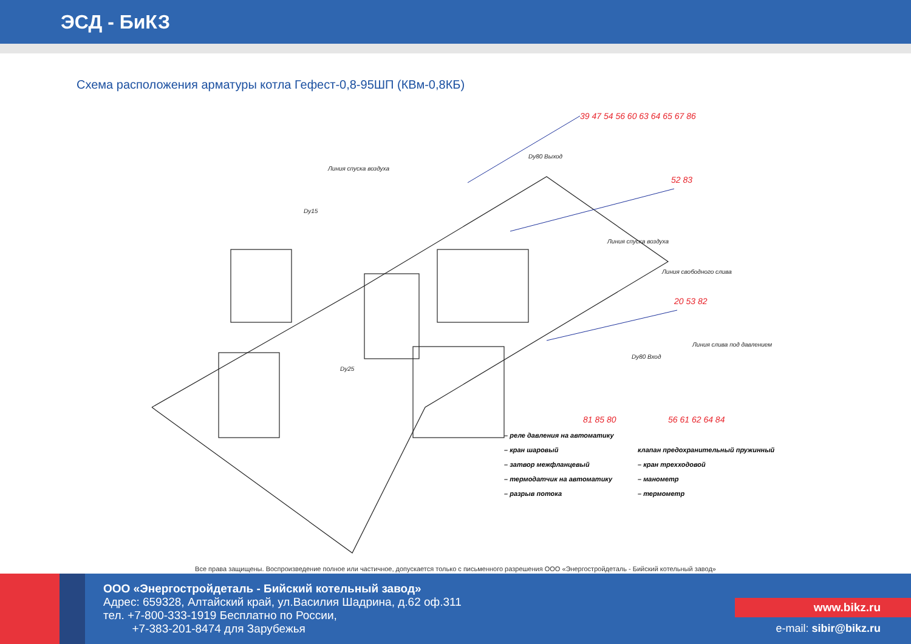ЭСД - БиКЗ
Схема расположения арматуры котла Гефест-0,8-95ШП (КВм-0,8КБ)
39 47 54 56 60 63 64 65 67 86
52 83
20 53 82
81 85 80
56 61 62 64 84
Линия спуска воздуха
Dy80 Выход
Линия спуска воздуха
Линия свободного слива
Линия слива под давлением
Dy80 Вход
Dy15
Dy25
– реле давления на автоматику
– кран шаровый
клапан предохранительный пружинный
– затвор межфланцевый
– кран трехходовой
– термодатчик на автоматику
– манометр
– разрыв потока
– термометр
Все права защищены. Воспроизведение полное или частичное, допускается только с письменного разрешения ООО «Энергостройдеталь - Бийский котельный завод»
ООО «Энергостройдеталь - Бийский котельный завод»
Адрес: 659328, Алтайский край, ул.Василия Шадрина, д.62 оф.311
тел. +7-800-333-1919 Бесплатно по России,
+7-383-201-8474 для Зарубежья
www.bikz.ru
e-mail: sibir@bikz.ru